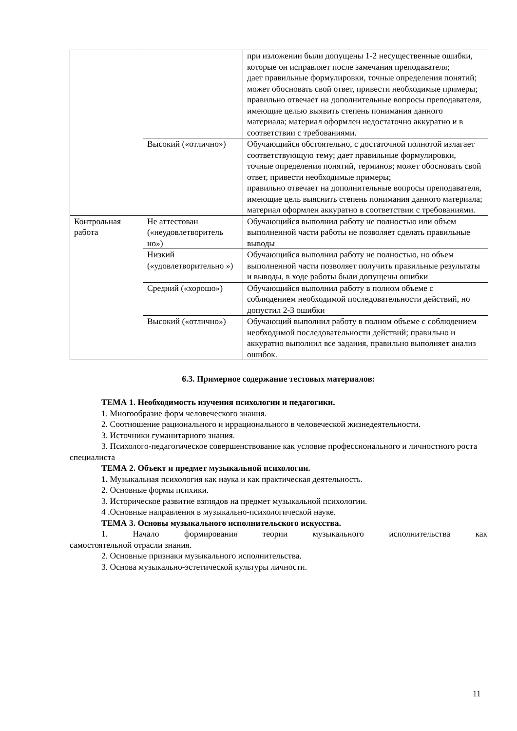| | | при изложении были допущены 1-2 несущественные ошибки, которые он исправляет после замечания преподавателя; дает правильные формулировки, точные определения понятий; может обосновать свой ответ, привести необходимые примеры; правильно отвечает на дополнительные вопросы преподавателя, имеющие целью выявить степень понимания данного материала; материал оформлен недостаточно аккуратно и в соответствии с требованиями. |
| | Высокий («отлично») | Обучающийся обстоятельно, с достаточной полнотой излагает соответствующую тему; дает правильные формулировки, точные определения понятий, терминов; может обосновать свой ответ, привести необходимые примеры; правильно отвечает на дополнительные вопросы преподавателя, имеющие цель выяснить степень понимания данного материала; материал оформлен аккуратно в соответствии с требованиями. |
| Контрольная работа | Не аттестован («неудовлетворитель но») | Обучающийся выполнил работу не полностью или объем выполненной части работы не позволяет сделать правильные выводы |
| | Низкий («удовлетворительно ») | Обучающийся выполнил работу не полностью, но объем выполненной части позволяет получить правильные результаты и выводы, в ходе работы были допущены ошибки |
| | Средний («хорошо») | Обучающийся выполнил работу в полном объеме с соблюдением необходимой последовательности действий, но допустил 2-3 ошибки |
| | Высокий («отлично») | Обучающий выполнил работу в полном объеме с соблюдением необходимой последовательности действий; правильно и аккуратно выполнил все задания, правильно выполняет анализ ошибок. |
6.3. Примерное содержание тестовых материалов:
ТЕМА 1. Необходимость изучения психологии и педагогики.
1. Многообразие форм человеческого знания.
2. Соотношение рационального и иррационального в человеческой жизнедеятельности.
3. Источники гуманитарного знания.
3. Психолого-педагогическое совершенствование как условие профессионального и личностного роста специалиста
ТЕМА 2. Объект и предмет музыкальной психологии.
1. Музыкальная психология как наука и как практическая деятельность.
2. Основные формы психики.
3. Историческое развитие взглядов на предмет музыкальной психологии.
4 .Основные направления в музыкально-психологической науке.
ТЕМА 3. Основы музыкального исполнительского искусства.
1. Начало формирования теории музыкального исполнительства как
самостоятельной отрасли знания.
2. Основные признаки музыкального исполнительства.
3. Основа музыкально-эстетической культуры личности.
11